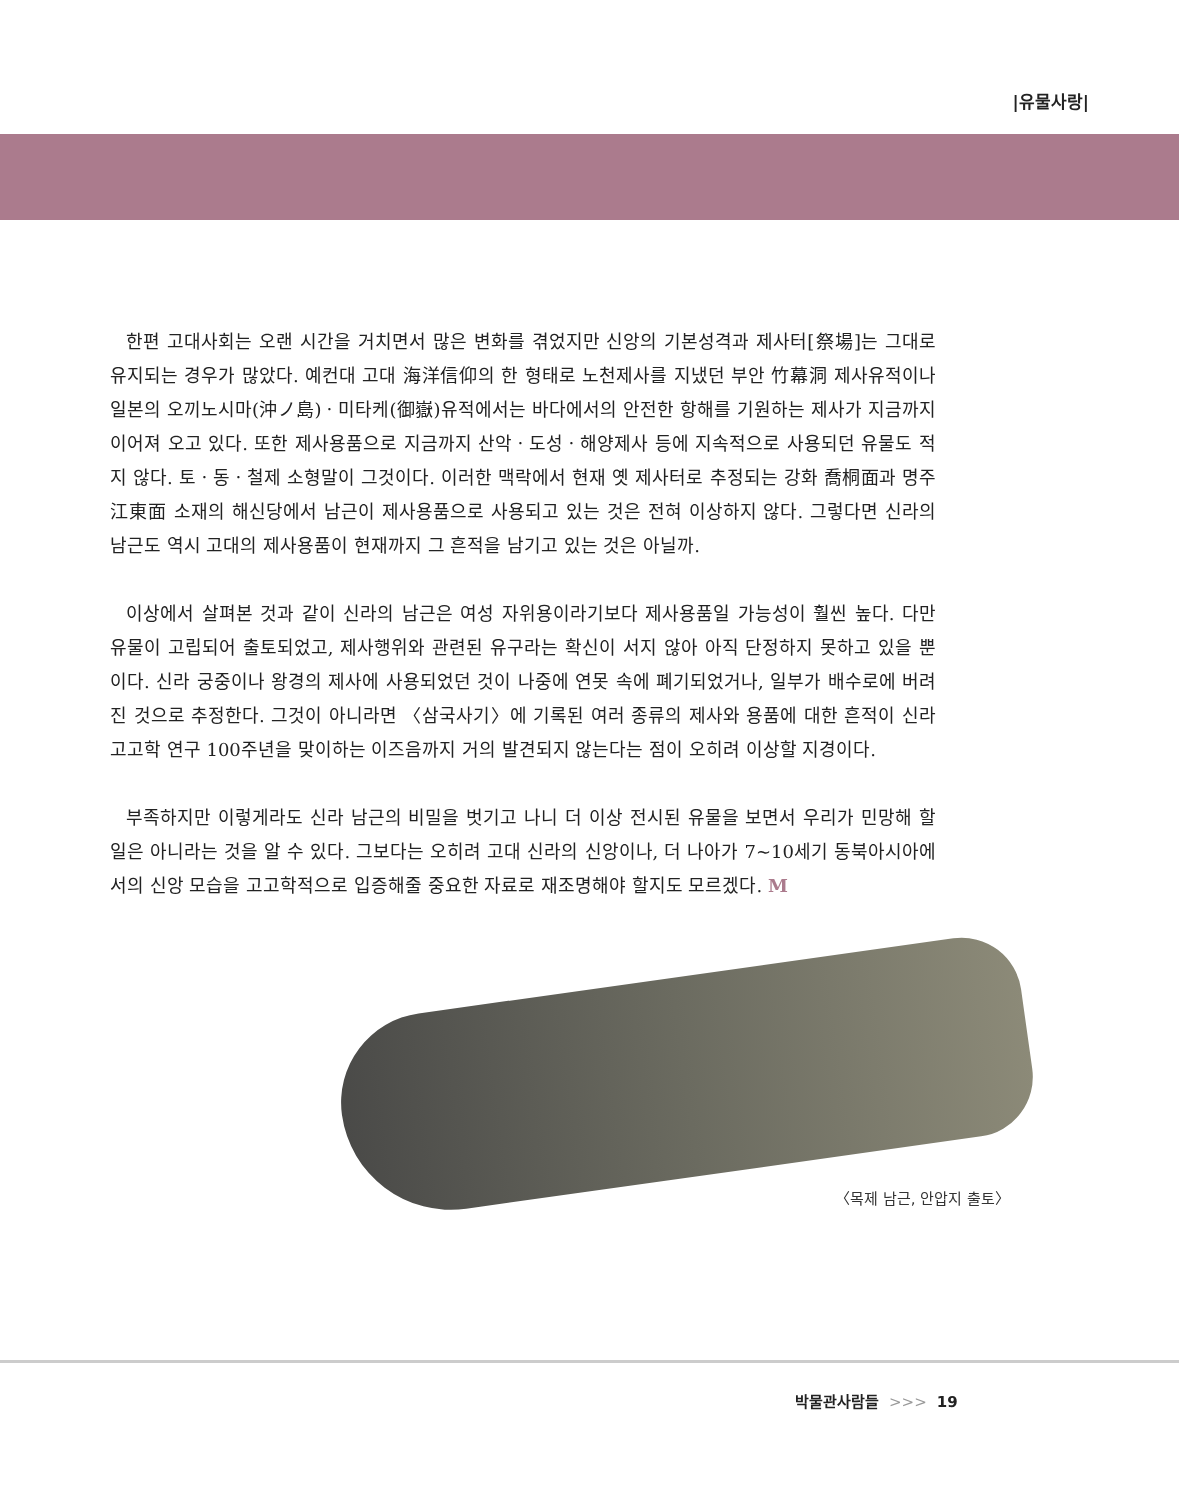|유물사랑|
한편 고대사회는 오랜 시간을 거치면서 많은 변화를 겪었지만 신앙의 기본성격과 제사터[祭場]는 그대로 유지되는 경우가 많았다. 예컨대 고대 海洋信仰의 한 형태로 노천제사를 지냈던 부안 竹幕洞 제사유적이나 일본의 오끼노시마(沖ノ島)ㆍ미타케(御嶽)유적에서는 바다에서의 안전한 항해를 기원하는 제사가 지금까지 이어져 오고 있다. 또한 제사용품으로 지금까지 산악ㆍ도성ㆍ해양제사 등에 지속적으로 사용되던 유물도 적지 않다. 토ㆍ동ㆍ철제 소형말이 그것이다. 이러한 맥락에서 현재 옛 제사터로 추정되는 강화 喬桐面과 명주 江東面 소재의 해신당에서 남근이 제사용품으로 사용되고 있는 것은 전혀 이상하지 않다. 그렇다면 신라의 남근도 역시 고대의 제사용품이 현재까지 그 흔적을 남기고 있는 것은 아닐까.
이상에서 살펴본 것과 같이 신라의 남근은 여성 자위용이라기보다 제사용품일 가능성이 훨씬 높다. 다만 유물이 고립되어 출토되었고, 제사행위와 관련된 유구라는 확신이 서지 않아 아직 단정하지 못하고 있을 뿐이다. 신라 궁중이나 왕경의 제사에 사용되었던 것이 나중에 연못 속에 폐기되었거나, 일부가 배수로에 버려진 것으로 추정한다. 그것이 아니라면 〈삼국사기〉에 기록된 여러 종류의 제사와 용품에 대한 흔적이 신라고고학 연구 100주년을 맞이하는 이즈음까지 거의 발견되지 않는다는 점이 오히려 이상할 지경이다.
부족하지만 이렇게라도 신라 남근의 비밀을 벗기고 나니 더 이상 전시된 유물을 보면서 우리가 민망해 할 일은 아니라는 것을 알 수 있다. 그보다는 오히려 고대 신라의 신앙이나, 더 나아가 7~10세기 동북아시아에서의 신앙 모습을 고고학적으로 입증해줄 중요한 자료로 재조명해야 할지도 모르겠다. M
〈목제 남근, 안압지 출토〉
박물관사람들 >>> 19